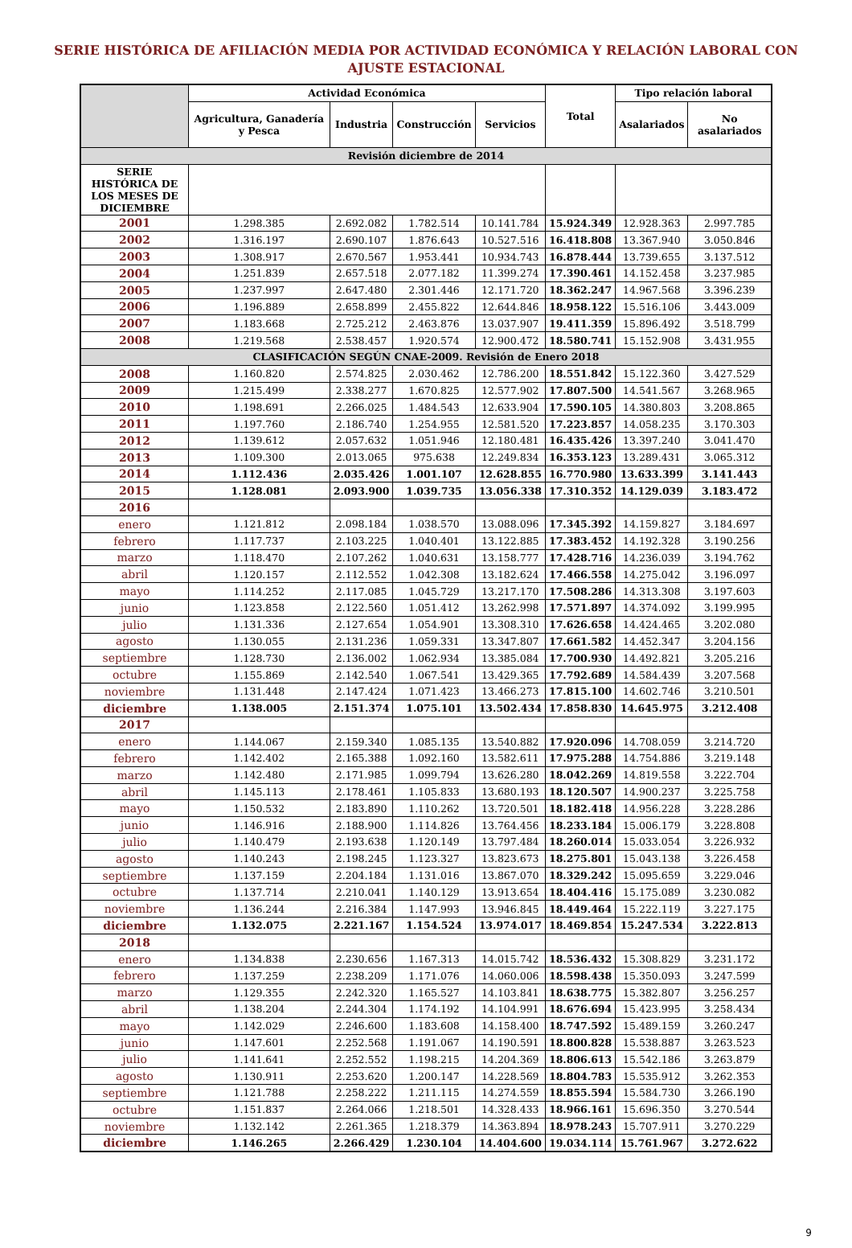SERIE HISTÓRICA DE AFILIACIÓN MEDIA POR ACTIVIDAD ECONÓMICA Y RELACIÓN LABORAL CON
AJUSTE ESTACIONAL
| | Actividad Económica | | | | Total | Tipo relación laboral | |
| --- | --- | --- | --- | --- | --- | --- | --- |
| | Agricultura, Ganadería y Pesca | Industria | Construcción | Servicios | | Asalariados | No asalariados |
| Revisión diciembre de 2014 | | | | | | | |
| SERIE HISTÓRICA DE LOS MESES DE DICIEMBRE | | | | | | | |
| 2001 | 1.298.385 | 2.692.082 | 1.782.514 | 10.141.784 | 15.924.349 | 12.928.363 | 2.997.785 |
| 2002 | 1.316.197 | 2.690.107 | 1.876.643 | 10.527.516 | 16.418.808 | 13.367.940 | 3.050.846 |
| 2003 | 1.308.917 | 2.670.567 | 1.953.441 | 10.934.743 | 16.878.444 | 13.739.655 | 3.137.512 |
| 2004 | 1.251.839 | 2.657.518 | 2.077.182 | 11.399.274 | 17.390.461 | 14.152.458 | 3.237.985 |
| 2005 | 1.237.997 | 2.647.480 | 2.301.446 | 12.171.720 | 18.362.247 | 14.967.568 | 3.396.239 |
| 2006 | 1.196.889 | 2.658.899 | 2.455.822 | 12.644.846 | 18.958.122 | 15.516.106 | 3.443.009 |
| 2007 | 1.183.668 | 2.725.212 | 2.463.876 | 13.037.907 | 19.411.359 | 15.896.492 | 3.518.799 |
| 2008 | 1.219.568 | 2.538.457 | 1.920.574 | 12.900.472 | 18.580.741 | 15.152.908 | 3.431.955 |
| CLASIFICACIÓN SEGÚN CNAE-2009. Revisión de Enero 2018 | | | | | | | |
| 2008 | 1.160.820 | 2.574.825 | 2.030.462 | 12.786.200 | 18.551.842 | 15.122.360 | 3.427.529 |
| 2009 | 1.215.499 | 2.338.277 | 1.670.825 | 12.577.902 | 17.807.500 | 14.541.567 | 3.268.965 |
| 2010 | 1.198.691 | 2.266.025 | 1.484.543 | 12.633.904 | 17.590.105 | 14.380.803 | 3.208.865 |
| 2011 | 1.197.760 | 2.186.740 | 1.254.955 | 12.581.520 | 17.223.857 | 14.058.235 | 3.170.303 |
| 2012 | 1.139.612 | 2.057.632 | 1.051.946 | 12.180.481 | 16.435.426 | 13.397.240 | 3.041.470 |
| 2013 | 1.109.300 | 2.013.065 | 975.638 | 12.249.834 | 16.353.123 | 13.289.431 | 3.065.312 |
| 2014 | 1.112.436 | 2.035.426 | 1.001.107 | 12.628.855 | 16.770.980 | 13.633.399 | 3.141.443 |
| 2015 | 1.128.081 | 2.093.900 | 1.039.735 | 13.056.338 | 17.310.352 | 14.129.039 | 3.183.472 |
| 2016 | | | | | | | |
| enero | 1.121.812 | 2.098.184 | 1.038.570 | 13.088.096 | 17.345.392 | 14.159.827 | 3.184.697 |
| febrero | 1.117.737 | 2.103.225 | 1.040.401 | 13.122.885 | 17.383.452 | 14.192.328 | 3.190.256 |
| marzo | 1.118.470 | 2.107.262 | 1.040.631 | 13.158.777 | 17.428.716 | 14.236.039 | 3.194.762 |
| abril | 1.120.157 | 2.112.552 | 1.042.308 | 13.182.624 | 17.466.558 | 14.275.042 | 3.196.097 |
| mayo | 1.114.252 | 2.117.085 | 1.045.729 | 13.217.170 | 17.508.286 | 14.313.308 | 3.197.603 |
| junio | 1.123.858 | 2.122.560 | 1.051.412 | 13.262.998 | 17.571.897 | 14.374.092 | 3.199.995 |
| julio | 1.131.336 | 2.127.654 | 1.054.901 | 13.308.310 | 17.626.658 | 14.424.465 | 3.202.080 |
| agosto | 1.130.055 | 2.131.236 | 1.059.331 | 13.347.807 | 17.661.582 | 14.452.347 | 3.204.156 |
| septiembre | 1.128.730 | 2.136.002 | 1.062.934 | 13.385.084 | 17.700.930 | 14.492.821 | 3.205.216 |
| octubre | 1.155.869 | 2.142.540 | 1.067.541 | 13.429.365 | 17.792.689 | 14.584.439 | 3.207.568 |
| noviembre | 1.131.448 | 2.147.424 | 1.071.423 | 13.466.273 | 17.815.100 | 14.602.746 | 3.210.501 |
| diciembre | 1.138.005 | 2.151.374 | 1.075.101 | 13.502.434 | 17.858.830 | 14.645.975 | 3.212.408 |
| 2017 | | | | | | | |
| enero | 1.144.067 | 2.159.340 | 1.085.135 | 13.540.882 | 17.920.096 | 14.708.059 | 3.214.720 |
| febrero | 1.142.402 | 2.165.388 | 1.092.160 | 13.582.611 | 17.975.288 | 14.754.886 | 3.219.148 |
| marzo | 1.142.480 | 2.171.985 | 1.099.794 | 13.626.280 | 18.042.269 | 14.819.558 | 3.222.704 |
| abril | 1.145.113 | 2.178.461 | 1.105.833 | 13.680.193 | 18.120.507 | 14.900.237 | 3.225.758 |
| mayo | 1.150.532 | 2.183.890 | 1.110.262 | 13.720.501 | 18.182.418 | 14.956.228 | 3.228.286 |
| junio | 1.146.916 | 2.188.900 | 1.114.826 | 13.764.456 | 18.233.184 | 15.006.179 | 3.228.808 |
| julio | 1.140.479 | 2.193.638 | 1.120.149 | 13.797.484 | 18.260.014 | 15.033.054 | 3.226.932 |
| agosto | 1.140.243 | 2.198.245 | 1.123.327 | 13.823.673 | 18.275.801 | 15.043.138 | 3.226.458 |
| septiembre | 1.137.159 | 2.204.184 | 1.131.016 | 13.867.070 | 18.329.242 | 15.095.659 | 3.229.046 |
| octubre | 1.137.714 | 2.210.041 | 1.140.129 | 13.913.654 | 18.404.416 | 15.175.089 | 3.230.082 |
| noviembre | 1.136.244 | 2.216.384 | 1.147.993 | 13.946.845 | 18.449.464 | 15.222.119 | 3.227.175 |
| diciembre | 1.132.075 | 2.221.167 | 1.154.524 | 13.974.017 | 18.469.854 | 15.247.534 | 3.222.813 |
| 2018 | | | | | | | |
| enero | 1.134.838 | 2.230.656 | 1.167.313 | 14.015.742 | 18.536.432 | 15.308.829 | 3.231.172 |
| febrero | 1.137.259 | 2.238.209 | 1.171.076 | 14.060.006 | 18.598.438 | 15.350.093 | 3.247.599 |
| marzo | 1.129.355 | 2.242.320 | 1.165.527 | 14.103.841 | 18.638.775 | 15.382.807 | 3.256.257 |
| abril | 1.138.204 | 2.244.304 | 1.174.192 | 14.104.991 | 18.676.694 | 15.423.995 | 3.258.434 |
| mayo | 1.142.029 | 2.246.600 | 1.183.608 | 14.158.400 | 18.747.592 | 15.489.159 | 3.260.247 |
| junio | 1.147.601 | 2.252.568 | 1.191.067 | 14.190.591 | 18.800.828 | 15.538.887 | 3.263.523 |
| julio | 1.141.641 | 2.252.552 | 1.198.215 | 14.204.369 | 18.806.613 | 15.542.186 | 3.263.879 |
| agosto | 1.130.911 | 2.253.620 | 1.200.147 | 14.228.569 | 18.804.783 | 15.535.912 | 3.262.353 |
| septiembre | 1.121.788 | 2.258.222 | 1.211.115 | 14.274.559 | 18.855.594 | 15.584.730 | 3.266.190 |
| octubre | 1.151.837 | 2.264.066 | 1.218.501 | 14.328.433 | 18.966.161 | 15.696.350 | 3.270.544 |
| noviembre | 1.132.142 | 2.261.365 | 1.218.379 | 14.363.894 | 18.978.243 | 15.707.911 | 3.270.229 |
| diciembre | 1.146.265 | 2.266.429 | 1.230.104 | 14.404.600 | 19.034.114 | 15.761.967 | 3.272.622 |
9